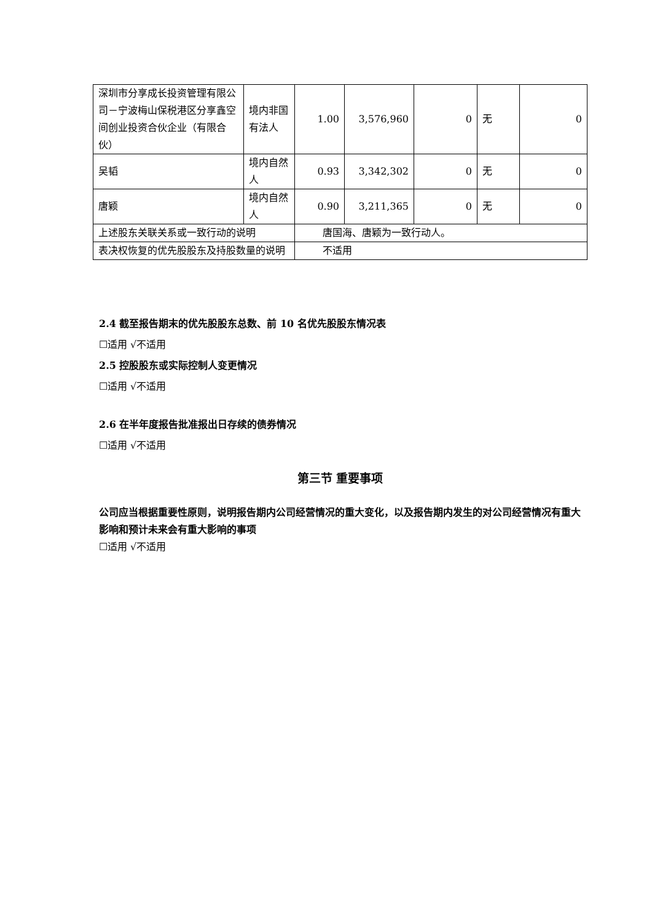| 深圳市分享成长投资管理有限公司－宁波梅山保税港区分享鑫空间创业投资合伙企业（有限合伙） | 境内非国有法人 | 1.00 | 3,576,960 | 0 | 无 | 0 |
| 吴韬 | 境内自然人 | 0.93 | 3,342,302 | 0 | 无 | 0 |
| 唐颖 | 境内自然人 | 0.90 | 3,211,365 | 0 | 无 | 0 |
| 上述股东关联关系或一致行动的说明 | | 唐国海、唐颖为一致行动人。 | | | | |
| 表决权恢复的优先股股东及持股数量的说明 | | 不适用 | | | | |
2.4 截至报告期末的优先股股东总数、前 10 名优先股股东情况表
☐适用 √不适用
2.5 控股股东或实际控制人变更情况
☐适用 √不适用
2.6 在半年度报告批准报出日存续的债券情况
☐适用 √不适用
第三节 重要事项
公司应当根据重要性原则，说明报告期内公司经营情况的重大变化，以及报告期内发生的对公司经营情况有重大影响和预计未来会有重大影响的事项
☐适用 √不适用